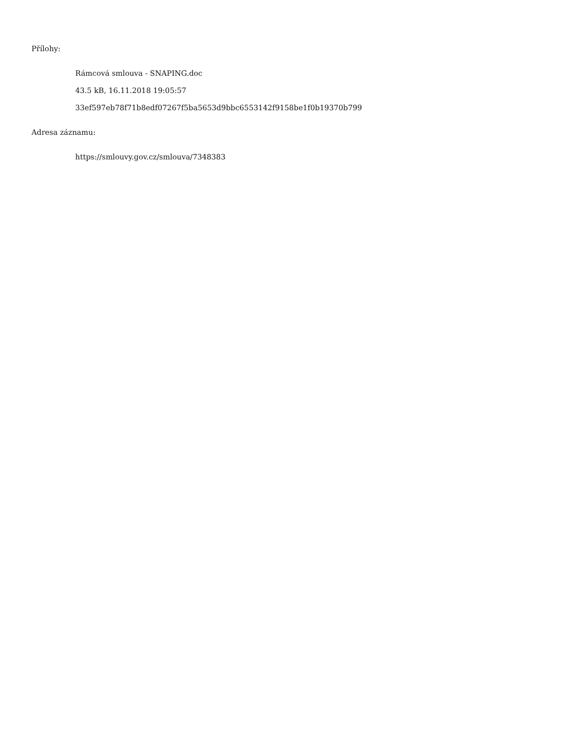Přílohy:
Rámcová smlouva - SNAPING.doc
43.5 kB, 16.11.2018 19:05:57
33ef597eb78f71b8edf07267f5ba5653d9bbc6553142f9158be1f0b19370b799
Adresa záznamu:
https://smlouvy.gov.cz/smlouva/7348383